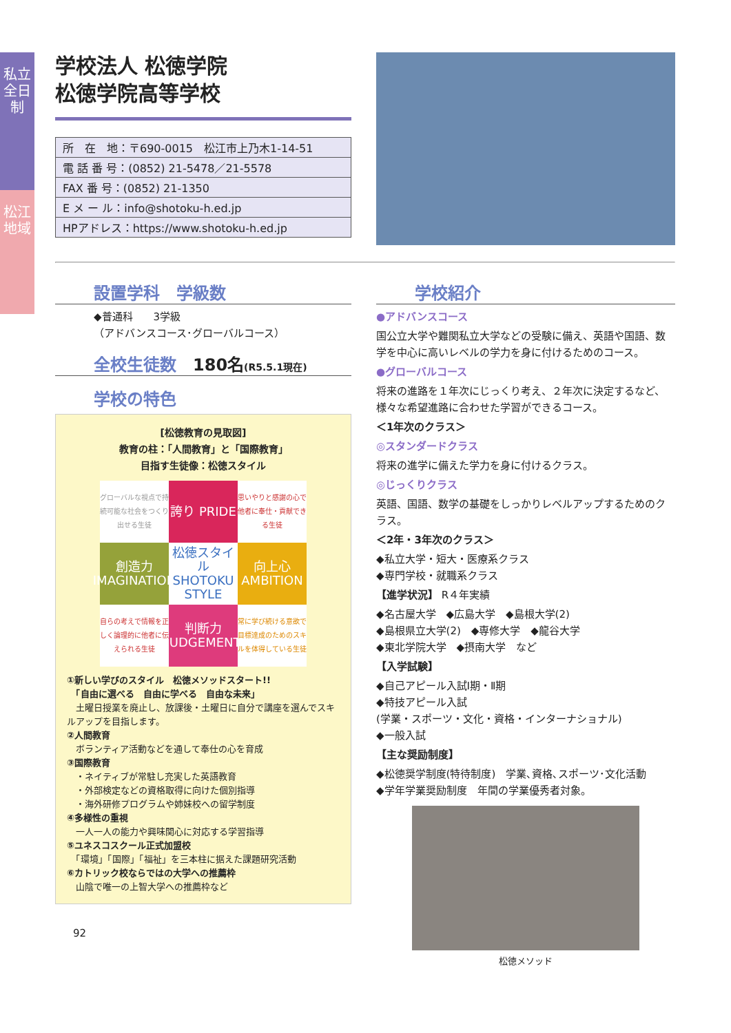私立 全日制
松江地域
学校法人 松徳学院
松徳学院高等学校
| 所 在 地：〒690-0015 松江市上乃木1-14-51 |
| 電 話 番 号：(0852) 21-5478／21-5578 |
| FAX 番 号：(0852) 21-1350 |
| E メ ー ル：info@shotoku-h.ed.jp |
| HPアドレス：https://www.shotoku-h.ed.jp |
設置学科　学級数
◆普通科　　3学級
（アドバンスコース･グローバルコース）
全校生徒数　180名(R5.5.1現在)
学校の特色
[松徳教育の見取図]
教育の柱：「人間教育」と「国際教育」
目指す生徒像：松徳スタイル
グローバルな視点で持続可能な社会をつくり出せる生徒
誇り PRIDE
思いやりと感謝の心で他者に奉仕・貢献できる生徒
創造力 IMAGINATION
松徳スタイル SHOTOKU STYLE
向上心 AMBITION
自らの考えで情報を正しく論理的に他者に伝えられる生徒
判断力 JUDGEMENT
常に学び続ける意欲で目標達成のためのスキルを体得している生徒
①新しい学びのスタイル　松徳メソッドスタート!!
　「自由に選べる　自由に学べる　自由な未来」
　土曜日授業を廃止し、放課後・土曜日に自分で講座を選んでスキルアップを目指します。
②人間教育
　ボランティア活動などを通して奉仕の心を育成
③国際教育
　・ネイティブが常駐し充実した英語教育
　・外部検定などの資格取得に向けた個別指導
　・海外研修プログラムや姉妹校への留学制度
④多様性の重視
　一人一人の能力や興味関心に対応する学習指導
⑤ユネスコスクール正式加盟校
　「環境」「国際」「福祉」を三本柱に据えた課題研究活動
⑥カトリック校ならではの大学への推薦枠
　山陰で唯一の上智大学への推薦枠など
92
学校紹介
●アドバンスコース
国公立大学や難関私立大学などの受験に備え、英語や国語、数学を中心に高いレベルの学力を身に付けるためのコース。
●グローバルコース
将来の進路を１年次にじっくり考え、２年次に決定するなど、様々な希望進路に合わせた学習ができるコース。
＜1年次のクラス＞
◎スタンダードクラス
将来の進学に備えた学力を身に付けるクラス。
◎じっくりクラス
英語、国語、数学の基礎をしっかりレベルアップするためのクラス。
＜2年・3年次のクラス＞
◆私立大学・短大・医療系クラス
◆専門学校・就職系クラス
【進学状況】 R４年実績
◆名古屋大学　◆広島大学　◆島根大学(2)
◆島根県立大学(2)　◆専修大学　◆龍谷大学
◆東北学院大学　◆摂南大学　など
【入学試験】
◆自己アピール入試Ⅰ期・Ⅱ期
◆特技アピール入試
(学業・スポーツ・文化・資格・インターナショナル)
◆一般入試
【主な奨励制度】
◆松徳奨学制度(特待制度)　学業､資格､スポーツ･文化活動
◆学年学業奨励制度　年間の学業優秀者対象。
松徳メソッド